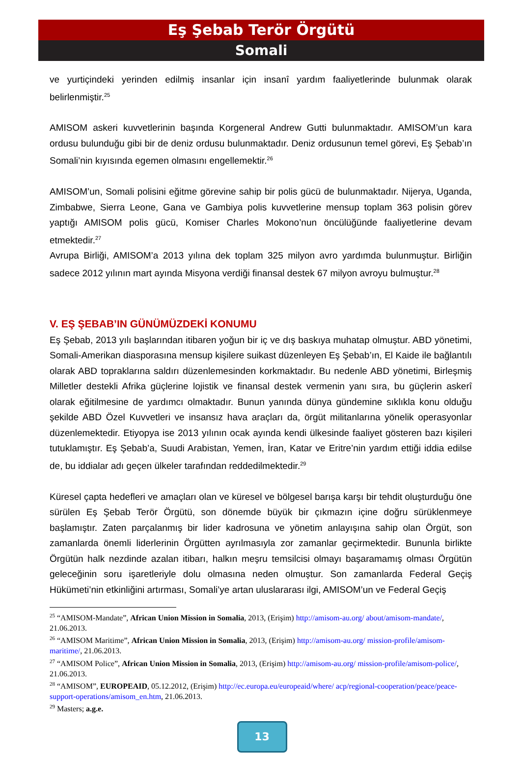Eş Şebab Terör Örgütü
Somali
ve yurtiçindeki yerinden edilmiş insanlar için insanî yardım faaliyetlerinde bulunmak olarak belirlenmiştir.<sup>25</sup>
AMISOM askeri kuvvetlerinin başında Korgeneral Andrew Gutti bulunmaktadır. AMISOM’un kara ordusu bulunduğu gibi bir de deniz ordusu bulunmaktadır. Deniz ordusunun temel görevi, Eş Şebab’ın Somali’nin kıyısında egemen olmasını engellemektir.<sup>26</sup>
AMISOM’un, Somali polisini eğitme görevine sahip bir polis gücü de bulunmaktadır. Nijerya, Uganda, Zimbabwe, Sierra Leone, Gana ve Gambiya polis kuvvetlerine mensup toplam 363 polisin görev yaptığı AMISOM polis gücü, Komiser Charles Mokono’nun öncülüğünde faaliyetlerine devam etmektedir.<sup>27</sup>
Avrupa Birliği, AMISOM’a 2013 yılına dek toplam 325 milyon avro yardımda bulunmuştur. Birliğin sadece 2012 yılının mart ayında Misyona verdiği finansal destek 67 milyon avroyu bulmuştur.<sup>28</sup>
V. EŞ ŞEBAB’IN GÜNÜMÜZDEKİ KONUMU
Eş Şebab, 2013 yılı başlarından itibaren yoğun bir iç ve dış baskıya muhatap olmuştur. ABD yönetimi, Somali-Amerikan diasporasına mensup kişilere suikast düzenleyen Eş Şebab’ın, El Kaide ile bağlantılı olarak ABD topraklarına saldırı düzenlemesinden korkmaktadır. Bu nedenle ABD yönetimi, Birleşmiş Milletler destekli Afrika güçlerine lojistik ve finansal destek vermenin yanı sıra, bu güçlerin askerî olarak eğitilmesine de yardımcı olmaktadır. Bunun yanında dünya gündemine sıklıkla konu olduğu şekilde ABD Özel Kuvvetleri ve insansız hava araçları da, örgüt militanlarına yönelik operasyonlar düzenlemektedir. Etiyopya ise 2013 yılının ocak ayında kendi ülkesinde faaliyet gösteren bazı kişileri tutuklamıştır. Eş Şebab’a, Suudi Arabistan, Yemen, İran, Katar ve Eritre’nin yardım ettiği iddia edilse de, bu iddialar adı geçen ülkeler tarafından reddedilmektedir.<sup>29</sup>
Küresel çapta hedefleri ve amaçları olan ve küresel ve bölgesel barışa karşı bir tehdit oluşturduğu öne sürülen Eş Şebab Terör Örgütü, son dönemde büyük bir çıkmazın içine doğru sürüklenmeye başlamıştır. Zaten parçalanmış bir lider kadrosuna ve yönetim anlayışına sahip olan Örgüt, son zamanlarda önemli liderlerinin Örgütten ayrılmasıyla zor zamanlar geçirmektedir. Bununla birlikte Örgütün halk nezdinde azalan itibarı, halkın meşru temsilcisi olmayı başaramamış olması Örgütün geleceğinin soru işaretleriyle dolu olmasına neden olmuştur. Son zamanlarda Federal Geçiş Hükümeti’nin etkinliğini artırması, Somali’ye artan uluslararası ilgi, AMISOM’un ve Federal Geçiş
<sup>25</sup> “AMISOM-Mandate”, African Union Mission in Somalia, 2013, (Erişim) http://amisom-au.org/ about/amisom-mandate/, 21.06.2013.
<sup>26</sup> “AMISOM Maritime”, African Union Mission in Somalia, 2013, (Erişim) http://amisom-au.org/ mission-profile/amisom-maritime/, 21.06.2013.
<sup>27</sup> “AMISOM Police”, African Union Mission in Somalia, 2013, (Erişim) http://amisom-au.org/ mission-profile/amisom-police/, 21.06.2013.
<sup>28</sup> “AMISOM”, EUROPEAID, 05.12.2012, (Erişim) http://ec.europa.eu/europeaid/where/ acp/regional-cooperation/peace/peace-support-operations/amisom_en.htm, 21.06.2013.
<sup>29</sup> Masters; a.g.e.
13